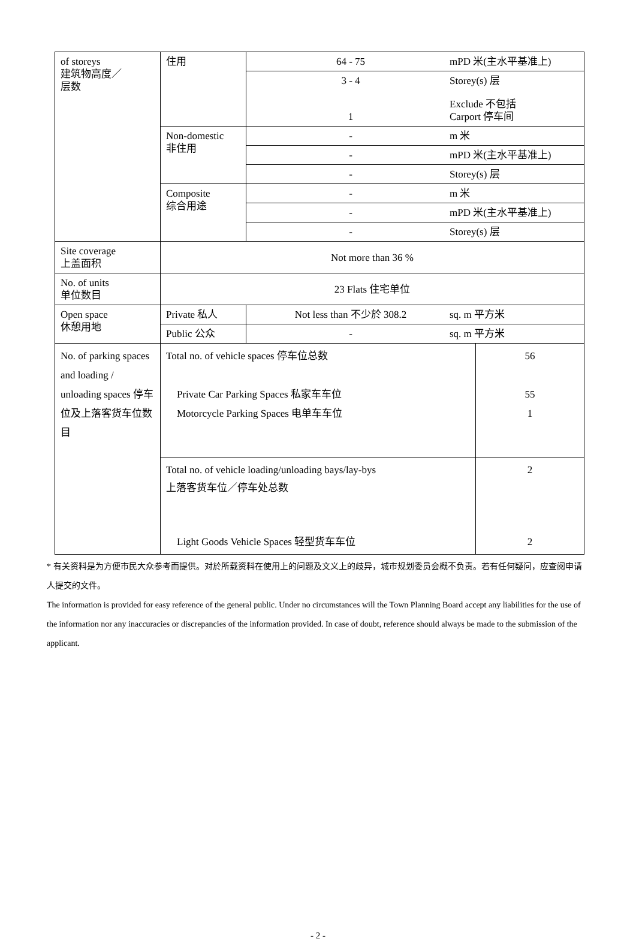| of storeys 建筑物高度／ 层数 | 住用 | 64 - 75 mPD 米(主水平基准上) | |
| | | 3 - 4 Storey(s) 层 1 Exclude 不包括 Carport 停车间 | |
| | Non-domestic 非住用 | - m 米 | |
| | | - mPD 米(主水平基准上) | |
| | | - Storey(s) 层 | |
| | Composite 综合用途 | - m 米 | |
| | | - mPD 米(主水平基准上) | |
| | | - Storey(s) 层 | |
| Site coverage 上盖面积 | Not more than 36 % | | |
| No. of units 单位数目 | 23 Flats 住宅单位 | | |
| Open space 休憩用地 | Private 私人 | Not less than 不少於 308.2 sq. m 平方米 | |
| | Public 公众 | - sq. m 平方米 | |
| No. of parking spaces and loading / unloading spaces 停车位及上落客货车位数目 | Total no. of vehicle spaces 停车位总数 Private Car Parking Spaces 私家车车位 Motorcycle Parking Spaces 电单车车位 | | 56 55 1 |
| | Total no. of vehicle loading/unloading bays/lay-bys 上落客货车位／停车处总数 Light Goods Vehicle Spaces 轻型货车车位 | | 2 2 |
* 有关资料是为方便市民大众参考而提供。对於所载资料在使用上的问题及文义上的歧异，城市规划委员会概不负责。若有任何疑问，应查阅申请人提交的文件。
The information is provided for easy reference of the general public. Under no circumstances will the Town Planning Board accept any liabilities for the use of the information nor any inaccuracies or discrepancies of the information provided. In case of doubt, reference should always be made to the submission of the applicant.
- 2 -